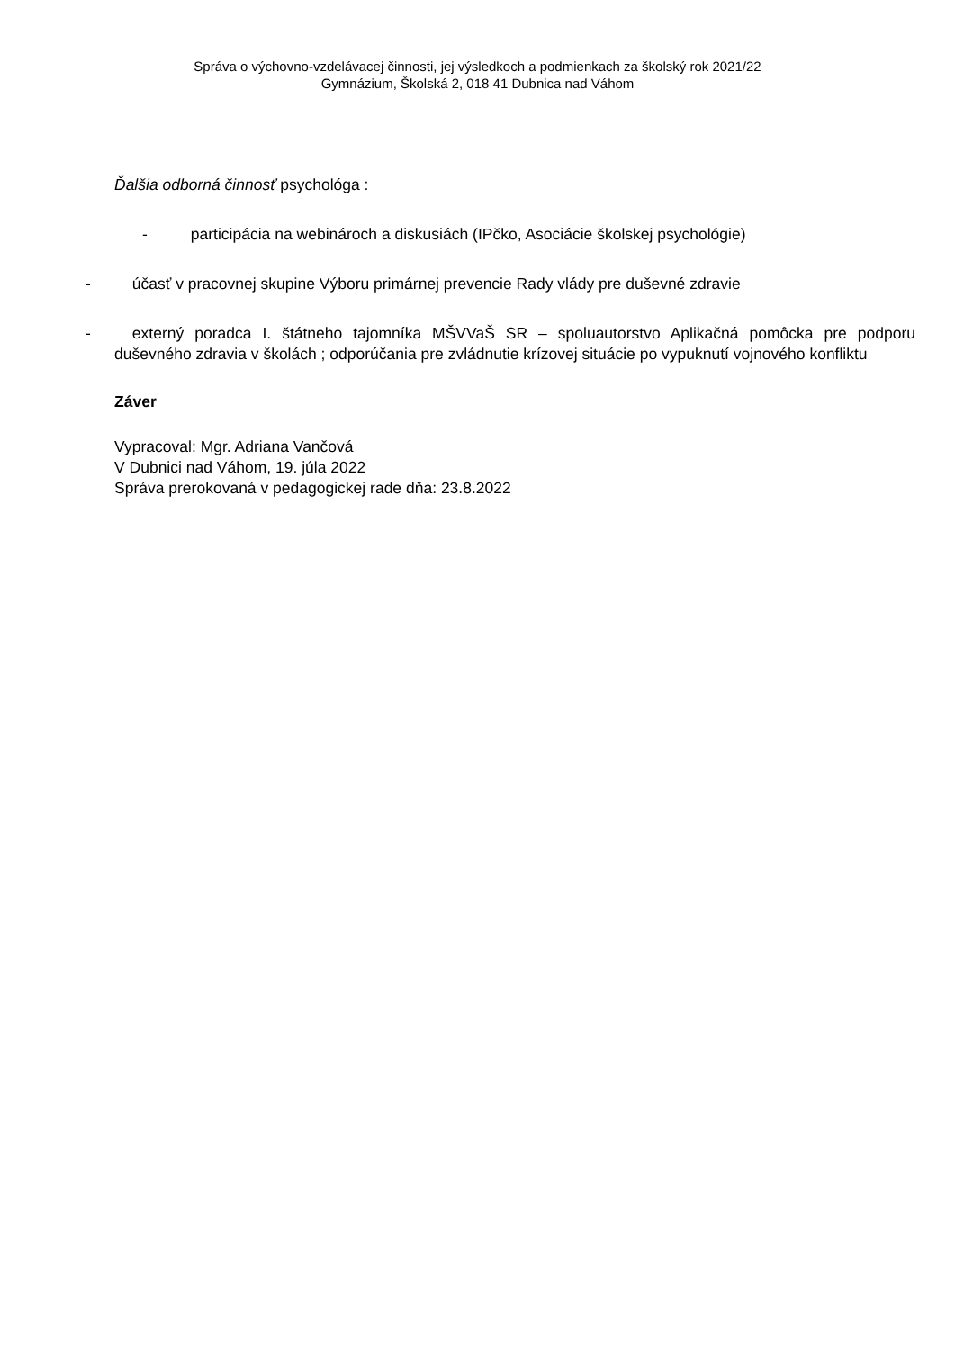Správa o výchovno-vzdelávacej činnosti, jej výsledkoch a podmienkach za školský rok 2021/22
Gymnázium, Školská 2, 018 41 Dubnica nad Váhom
Ďalšia odborná činnosť psychológa :
- participácia na webinároch a diskusiách (IPčko, Asociácie školskej psychológie)
- účasť v pracovnej skupine Výboru primárnej prevencie Rady vlády pre duševné zdravie
- externý poradca I. štátneho tajomníka MŠVVaŠ SR – spoluautorstvo Aplikačná pomôcka pre podporu duševného zdravia v školách ; odporúčania pre zvládnutie krízovej situácie po vypuknutí vojnového konfliktu
Záver
Vypracoval: Mgr. Adriana Vančová
V Dubnici nad Váhom, 19. júla 2022
Správa prerokovaná v pedagogickej rade dňa: 23.8.2022